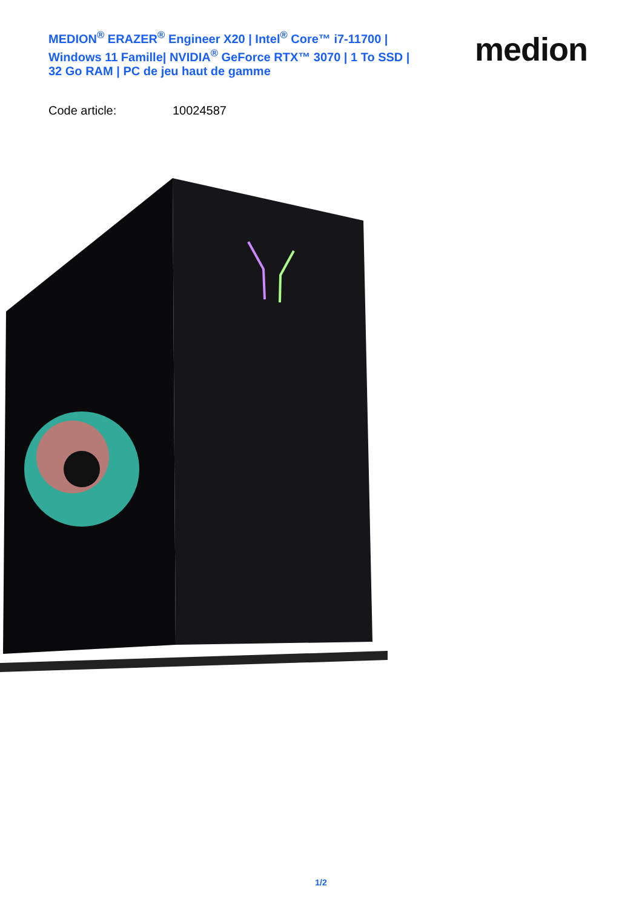MEDION<sup>®</sup> ERAZER<sup>®</sup> Engineer X20 | Intel<sup>®</sup> Core™ i7-11700 | Windows 11 Famille| NVIDIA<sup>®</sup> GeForce RTX™ 3070 | 1 To SSD | 32 Go RAM | PC de jeu haut de gamme
medion
Code article: 10024587
1/2